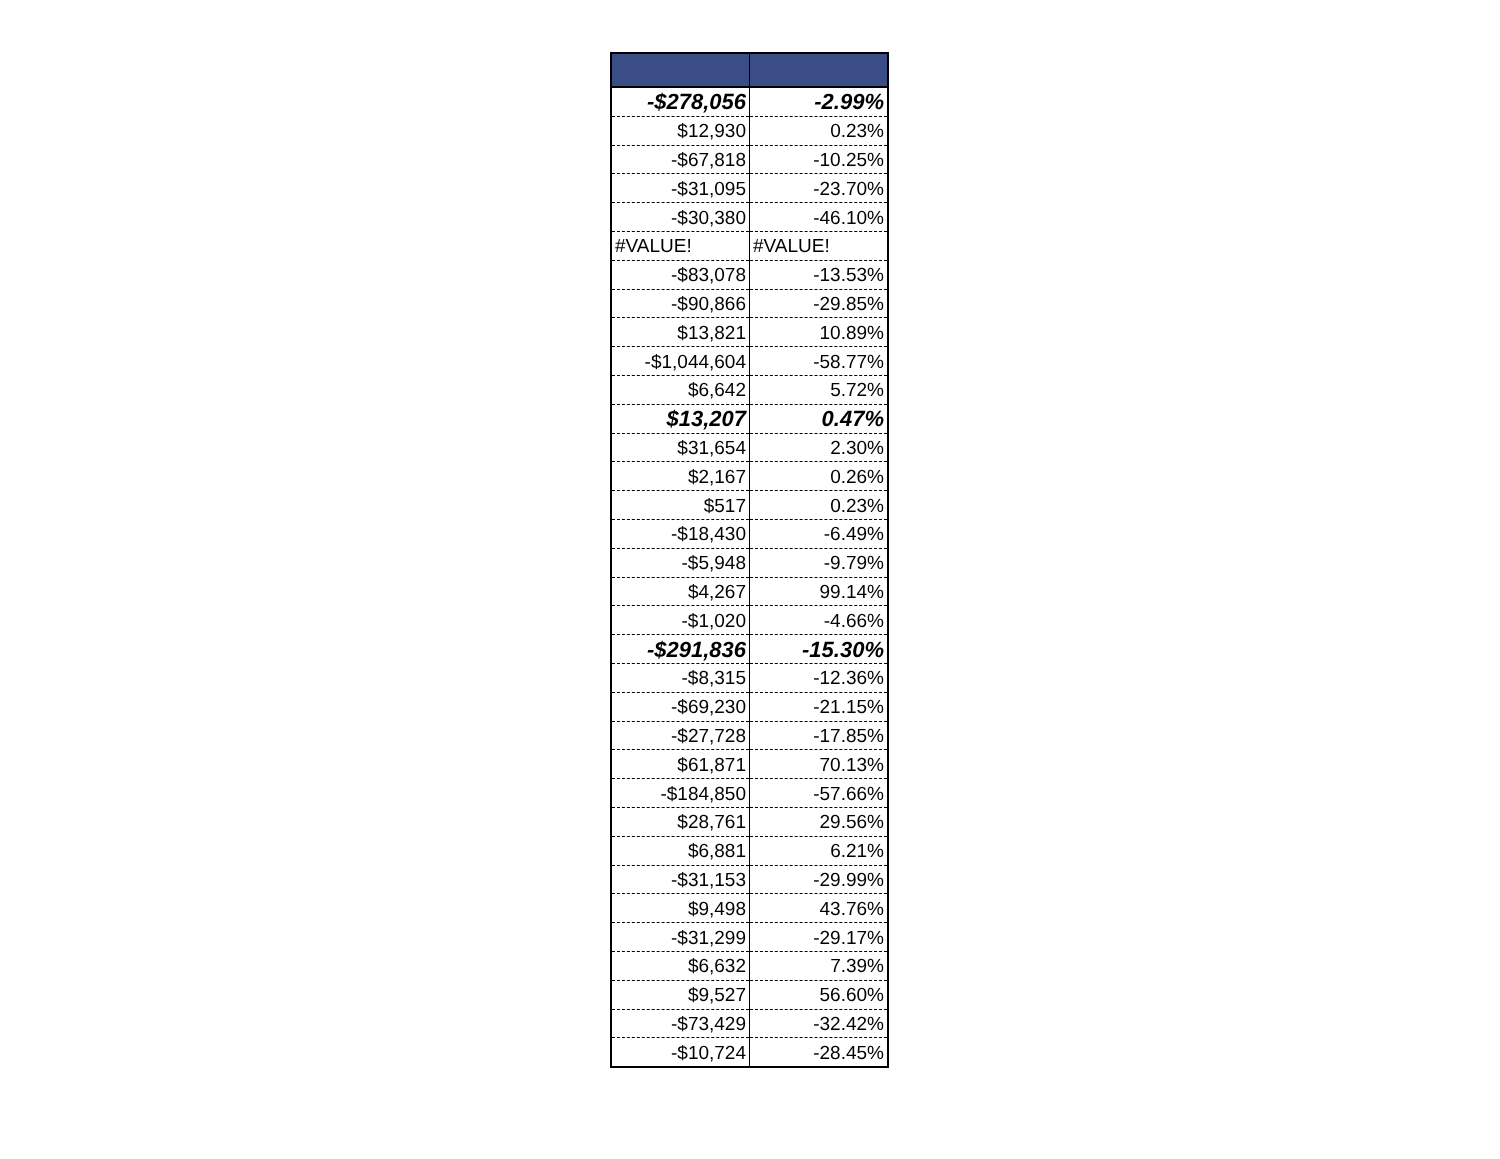| -$278,056 | -2.99% |
| $12,930 | 0.23% |
| -$67,818 | -10.25% |
| -$31,095 | -23.70% |
| -$30,380 | -46.10% |
| #VALUE! | #VALUE! |
| -$83,078 | -13.53% |
| -$90,866 | -29.85% |
| $13,821 | 10.89% |
| -$1,044,604 | -58.77% |
| $6,642 | 5.72% |
| $13,207 | 0.47% |
| $31,654 | 2.30% |
| $2,167 | 0.26% |
| $517 | 0.23% |
| -$18,430 | -6.49% |
| -$5,948 | -9.79% |
| $4,267 | 99.14% |
| -$1,020 | -4.66% |
| -$291,836 | -15.30% |
| -$8,315 | -12.36% |
| -$69,230 | -21.15% |
| -$27,728 | -17.85% |
| $61,871 | 70.13% |
| -$184,850 | -57.66% |
| $28,761 | 29.56% |
| $6,881 | 6.21% |
| -$31,153 | -29.99% |
| $9,498 | 43.76% |
| -$31,299 | -29.17% |
| $6,632 | 7.39% |
| $9,527 | 56.60% |
| -$73,429 | -32.42% |
| -$10,724 | -28.45% |